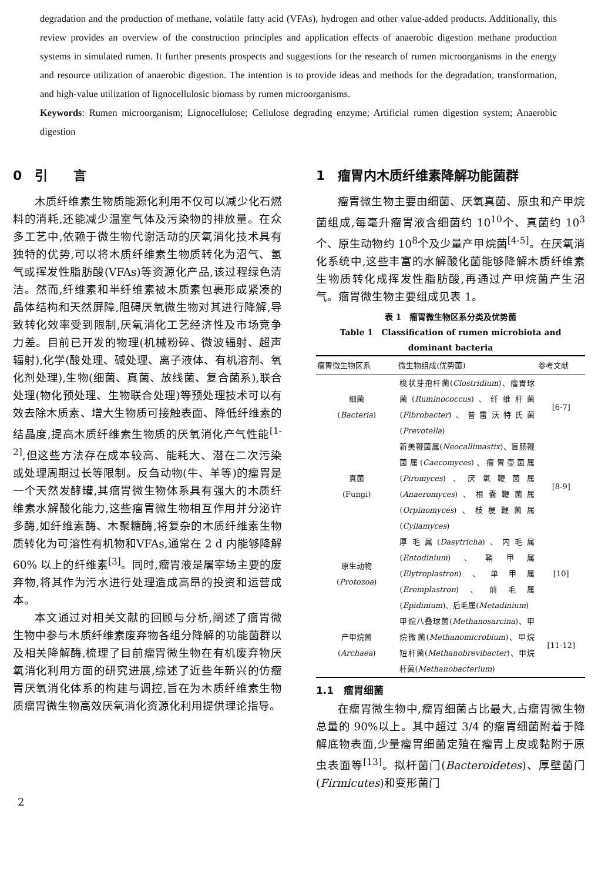degradation and the production of methane, volatile fatty acid (VFAs), hydrogen and other value-added products. Additionally, this review provides an overview of the construction principles and application effects of anaerobic digestion methane production systems in simulated rumen. It further presents prospects and suggestions for the research of rumen microorganisms in the energy and resource utilization of anaerobic digestion. The intention is to provide ideas and methods for the degradation, transformation, and high-value utilization of lignocellulosic biomass by rumen microorganisms.
Keywords: Rumen microorganism; Lignocellulose; Cellulose degrading enzyme; Artificial rumen digestion system; Anaerobic digestion
0　引　　言
木质纤维素生物质能源化利用不仅可以减少化石燃料的消耗,还能减少温室气体及污染物的排放量。在众多工艺中,依赖于微生物代谢活动的厌氧消化技术具有独特的优势,可以将木质纤维素生物质转化为沼气、氢气或挥发性脂肪酸(VFAs)等资源化产品,该过程绿色清洁。然而,纤维素和半纤维素被木质素包裹形成紧凑的晶体结构和天然屏障,阻碍厌氧微生物对其进行降解,导致转化效率受到限制,厌氧消化工艺经济性及市场竞争力差。目前已开发的物理(机械粉碎、微波辐射、超声辐射),化学(酸处理、碱处理、离子液体、有机溶剂、氧化剂处理),生物(细菌、真菌、放线菌、复合菌系),联合处理(物化预处理、生物联合处理)等预处理技术可以有效去除木质素、增大生物质可接触表面、降低纤维素的结晶度,提高木质纤维素生物质的厌氧消化产气性能<sup>[1-2]</sup>,但这些方法存在成本较高、能耗大、潜在二次污染或处理周期过长等限制。反刍动物(牛、羊等)的瘤胃是一个天然发酵罐,其瘤胃微生物体系具有强大的木质纤维素水解酸化能力,这些瘤胃微生物相互作用并分泌许多酶,如纤维素酶、木聚糖酶,将复杂的木质纤维素生物质转化为可溶性有机物和VFAs,通常在 2 d 内能够降解 60% 以上的纤维素<sup>[3]</sup>。同时,瘤胃液是屠宰场主要的废弃物,将其作为污水进行处理造成高昂的投资和运营成本。
本文通过对相关文献的回顾与分析,阐述了瘤胃微生物中参与木质纤维素废弃物各组分降解的功能菌群以及相关降解酶,梳理了目前瘤胃微生物在有机废弃物厌氧消化利用方面的研究进展,综述了近些年新兴的仿瘤胃厌氧消化体系的构建与调控,旨在为木质纤维素生物质瘤胃微生物高效厌氧消化资源化利用提供理论指导。
1　瘤胃内木质纤维素降解功能菌群
瘤胃微生物主要由细菌、厌氧真菌、原虫和产甲烷菌组成,每毫升瘤胃液含细菌约 10<sup>10</sup>个、真菌约 10<sup>3</sup>个、原生动物约 10<sup>8</sup>个及少量产甲烷菌<sup>[4-5]</sup>。在厌氧消化系统中,这些丰富的水解酸化菌能够降解木质纤维素生物质转化成挥发性脂肪酸,再通过产甲烷菌产生沼气。瘤胃微生物主要组成见表 1。
表 1　瘤胃微生物区系分类及优势菌
Table 1　Classification of rumen microbiota and
dominant bacteria
| 瘤胃微生物区系 | 微生物组成(优势菌) | 参考文献 |
| --- | --- | --- |
| 细菌 ( Bacteria ) | 梭状芽孢杆菌( Clostridium )、瘤胃球菌( Ruminococcus )、纤维杆菌( Fibrobacter )、普雷沃特氏菌( Prevotella ) | [6-7] |
| 真菌 (Fungi) | 新美鞭菌属( Neocallimastix )、盲肠鞭菌属( Caecomyces )、瘤胃壶菌属( Piromyces )、厌氧鞭菌属( Anaeromyces )、根囊鞭菌属( Orpinomyces )、枝梗鞭菌属( Cyllamyces ) | [8-9] |
| 原生动物 ( Protozoa ) | 厚毛属( Dasytricha )、内毛属( Entodinium )、鞘甲属( Elytroplastron )、单甲属( Eremplastron )、前毛属( Epidinium )、后毛属( Metadinium ) | [10] |
| 产甲烷菌 ( Archaea ) | 甲烷八叠球菌( Methanosarcina )、甲烷微菌( Methanomicrobium )、甲烷短杆菌( Methanobrevibacter )、甲烷杆菌( Methanobacterium ) | [11-12] |
1.1　瘤胃细菌
在瘤胃微生物中,瘤胃细菌占比最大,占瘤胃微生物总量的 90%以上。其中超过 3/4 的瘤胃细菌附着于降解底物表面,少量瘤胃细菌定殖在瘤胃上皮或黏附于原虫表面等<sup>[13]</sup>。拟杆菌门(Bacteroidetes)、厚壁菌门(Firmicutes)和变形菌门
2